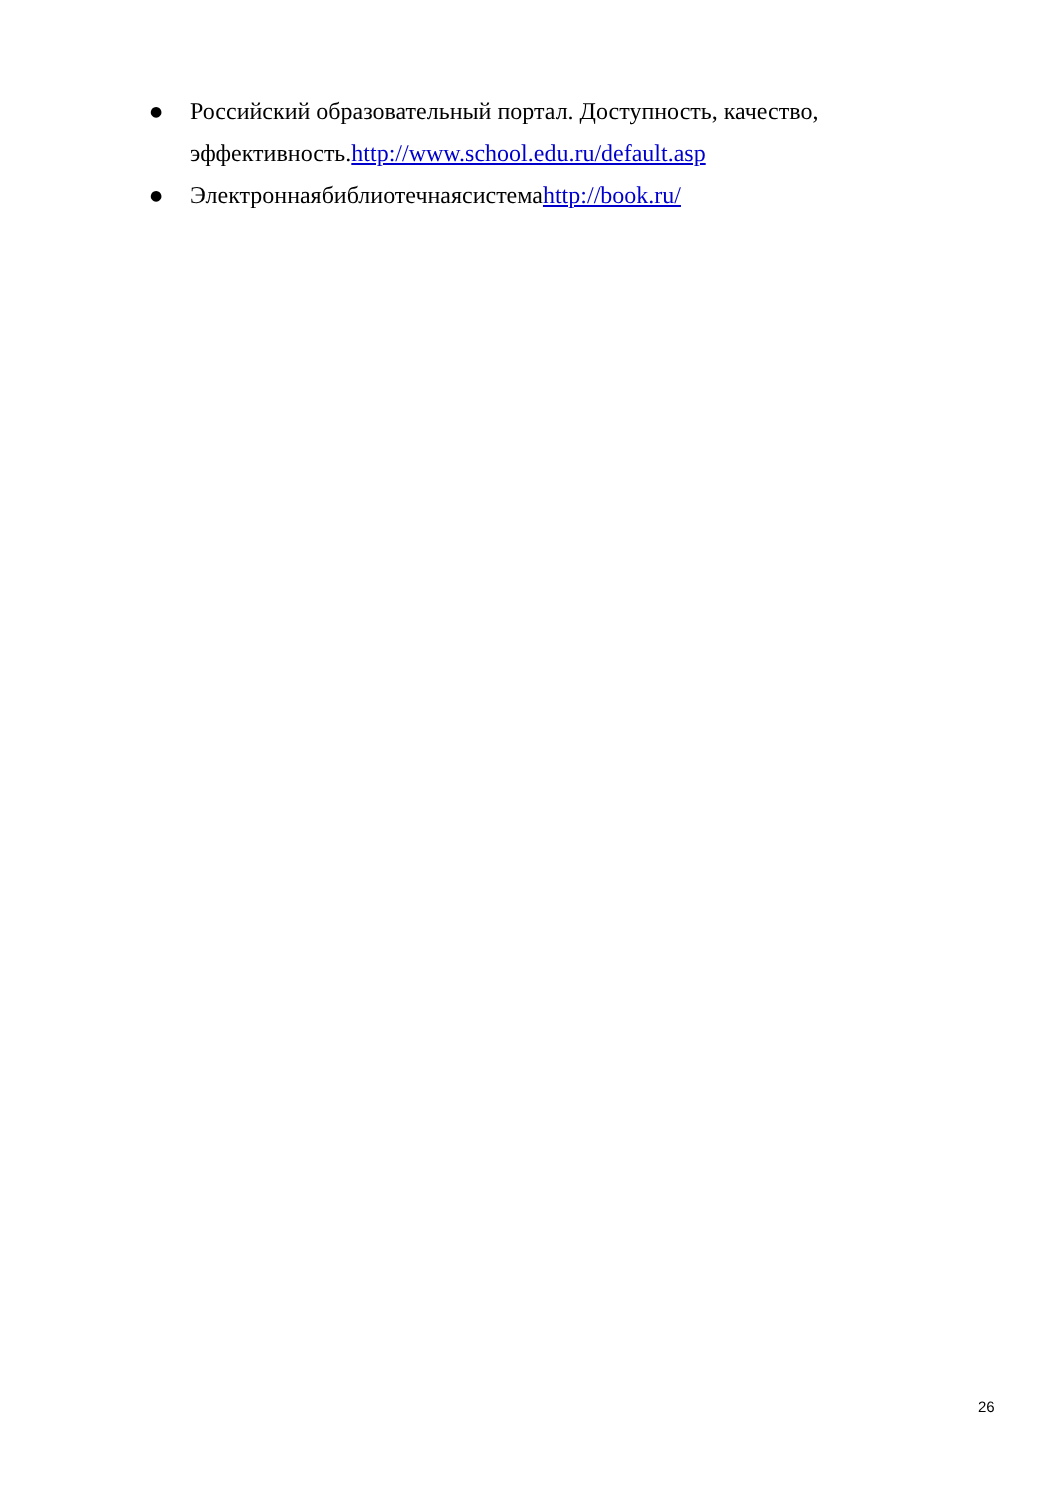● Российский образовательный портал. Доступность, качество, эффективность.http://www.school.edu.ru/default.asp
● Электроннаябиблиотечнаясистемаhttp://book.ru/
26